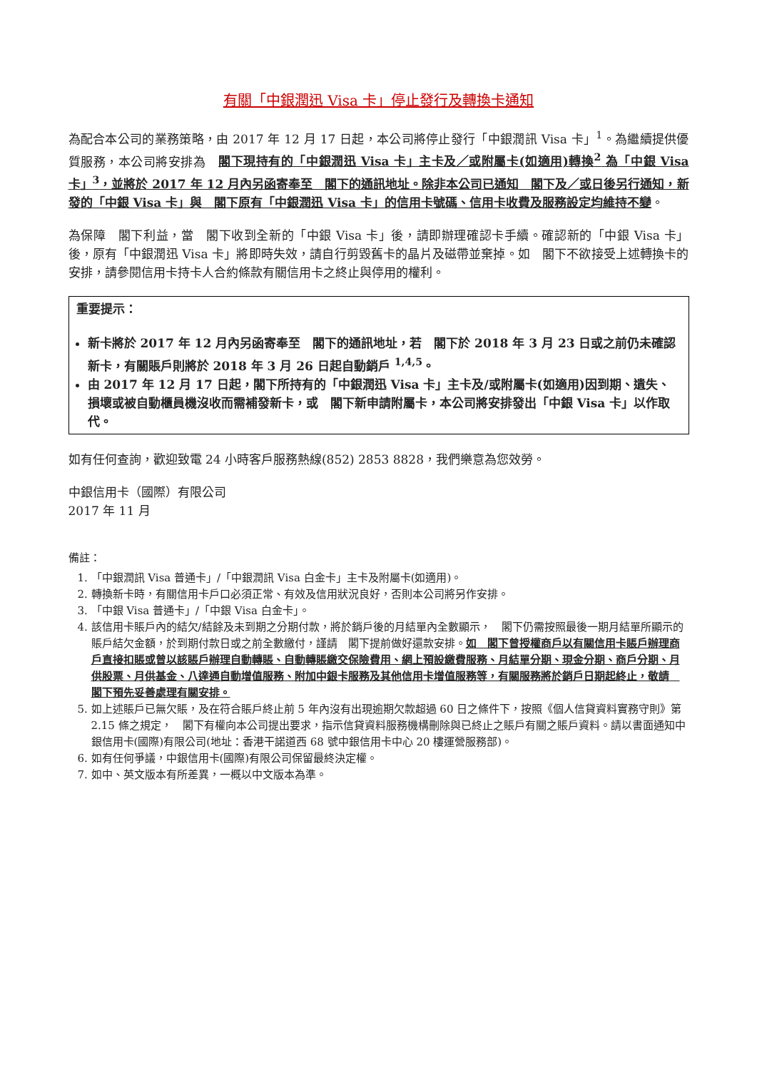有關「中銀潤迅 Visa 卡」停止發行及轉換卡通知
為配合本公司的業務策略，由 2017 年 12 月 17 日起，本公司將停止發行「中銀潤訊 Visa 卡」<sup>1</sup>。為繼續提供優質服務，本公司將安排為　閣下現持有的「中銀潤迅 Visa 卡」主卡及／或附屬卡(如適用)轉換<sup>2</sup> 為「中銀 Visa 卡」<sup>3</sup>，並將於 2017 年 12 月內另函寄奉至　閣下的通訊地址。除非本公司已通知　閣下及／或日後另行通知，新發的「中銀 Visa 卡」與　閣下原有「中銀潤迅 Visa 卡」的信用卡號碼、信用卡收費及服務設定均維持不變。
為保障　閣下利益，當　閣下收到全新的「中銀 Visa 卡」後，請即辦理確認卡手續。確認新的「中銀 Visa 卡」後，原有「中銀潤迅 Visa 卡」將即時失效，請自行剪毀舊卡的晶片及磁帶並棄掉。如　閣下不欲接受上述轉換卡的安排，請參閱信用卡持卡人合約條款有關信用卡之終止與停用的權利。
重要提示：
新卡將於 2017 年 12 月內另函寄奉至　閣下的通訊地址，若　閣下於 2018 年 3 月 23 日或之前仍未確認新卡，有關賬戶則將於 2018 年 3 月 26 日起自動銷戶 <sup>1,4,5</sup>。
由 2017 年 12 月 17 日起，閣下所持有的「中銀潤迅 Visa 卡」主卡及/或附屬卡(如適用)因到期、遺失、損壞或被自動櫃員機沒收而需補發新卡，或　閣下新申請附屬卡，本公司將安排發出「中銀 Visa 卡」以作取代。
如有任何查詢，歡迎致電 24 小時客戶服務熱線(852) 2853 8828，我們樂意為您效勞。
中銀信用卡（國際）有限公司
2017 年 11 月
備註：
1. 「中銀潤訊 Visa 普通卡」/「中銀潤訊 Visa 白金卡」主卡及附屬卡(如適用)。
2. 轉換新卡時，有關信用卡戶口必須正常、有效及信用狀況良好，否則本公司將另作安排。
3. 「中銀 Visa 普通卡」/「中銀 Visa 白金卡」。
4. 該信用卡賬戶內的結欠/結餘及未到期之分期付款，將於銷戶後的月結單內全數顯示，　閣下仍需按照最後一期月結單所顯示的賬戶結欠金額，於到期付款日或之前全數繳付，謹請　閣下提前做好還款安排。如　閣下曾授權商戶以有關信用卡賬戶辦理商戶直接扣賬或曾以該賬戶辦理自動轉賬、自動轉賬繳交保險費用、網上預設繳費服務、月結單分期、現金分期、商戶分期、月供股票、月供基金、八達通自動增值服務、附加中銀卡服務及其他信用卡增值服務等，有關服務將於銷戶日期起終止，敬請　閣下預先妥善處理有關安排。
5. 如上述賬戶已無欠賬，及在符合賬戶終止前 5 年內沒有出現逾期欠款超過 60 日之條件下，按照《個人信貸資料實務守則》第 2.15 條之規定，　閣下有權向本公司提出要求，指示信貸資料服務機構刪除與已終止之賬戶有關之賬戶資料。請以書面通知中銀信用卡(國際)有限公司(地址：香港干諾道西 68 號中銀信用卡中心 20 樓運營服務部)。
6. 如有任何爭議，中銀信用卡(國際)有限公司保留最終決定權。
7. 如中、英文版本有所差異，一概以中文版本為準。